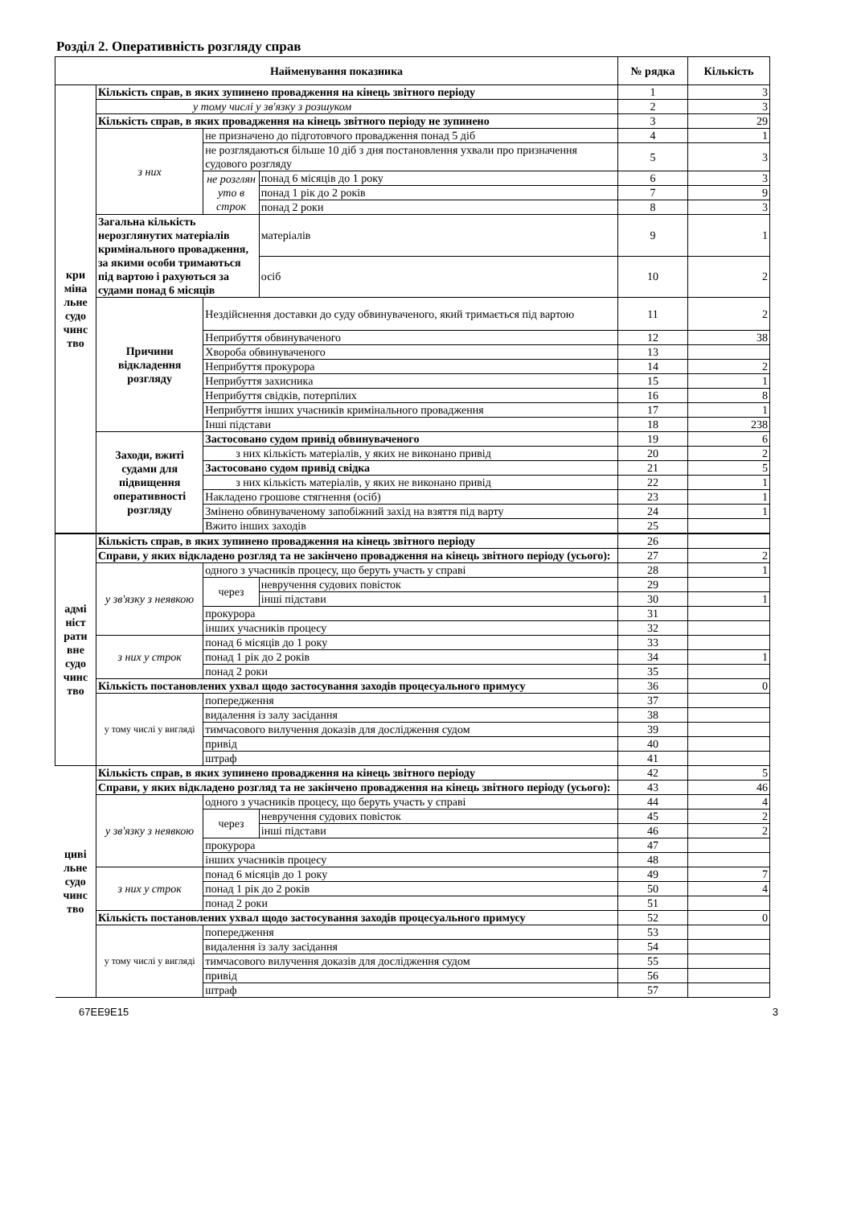Розділ 2. Оперативність розгляду справ
| Найменування показника | | | | № рядка | Кількість |
| --- | --- | --- | --- | --- | --- |
| кри міна льне судо чинс тво | Кількість справ, в яких зупинено провадження на кінець звітного періоду | | | 1 | 3 |
| | у тому числі у зв'язку з розшуком | | | 2 | 3 |
| | Кількість справ, в яких провадження на кінець звітного періоду не зупинено | | | 3 | 29 |
| | з них | не призначено до підготовчого провадження понад 5 діб | | 4 | 1 |
| | | не розглядаються більше 10 діб з дня постановлення ухвали про призначення судового розгляду | | 5 | 3 |
| | | не розглян уто в строк | понад 6 місяців до 1 року | 6 | 3 |
| | | | понад 1 рік до 2 років | 7 | 9 |
| | | | понад 2 роки | 8 | 3 |
| | Загальна кількість нерозглянутих матеріалів кримінального провадження, за якими особи тримаються під вартою і рахуються за судами понад 6 місяців | | матеріалів | 9 | 1 |
| | | | осіб | 10 | 2 |
| | Причини відкладення розгляду | Нездійснення доставки до суду обвинуваченого, який тримається під вартою | | 11 | 2 |
| | | Неприбуття обвинуваченого | | 12 | 38 |
| | | Хвороба обвинуваченого | | 13 | |
| | | Неприбуття прокурора | | 14 | 2 |
| | | Неприбуття захисника | | 15 | 1 |
| | | Неприбуття свідків, потерпілих | | 16 | 8 |
| | | Неприбуття інших учасників кримінального провадження | | 17 | 1 |
| | | Інші підстави | | 18 | 238 |
| | Заходи, вжиті судами для підвищення оперативності розгляду | Застосовано судом привід обвинуваченого | | 19 | 6 |
| | | з них кількість матеріалів, у яких не виконано привід | | 20 | 2 |
| | | Застосовано судом привід свідка | | 21 | 5 |
| | | з них кількість матеріалів, у яких не виконано привід | | 22 | 1 |
| | | Накладено грошове стягнення (осіб) | | 23 | 1 |
| | | Змінено обвинуваченому запобіжний захід на взяття під варту | | 24 | 1 |
| | | Вжито інших заходів | | 25 | |
| адмі ніст рати вне судо чинс тво | Кількість справ, в яких зупинено провадження на кінець звітного періоду | | | 26 | |
| | Справи, у яких відкладено розгляд та не закінчено провадження на кінець звітного періоду (усього): | | | 27 | 2 |
| | у зв'язку з неявкою | одного з учасників процесу, що беруть участь у справі | | 28 | 1 |
| | | через | невручення судових повісток | 29 | |
| | | | інші підстави | 30 | 1 |
| | | прокурора | | 31 | |
| | | інших учасників процесу | | 32 | |
| | з них у строк | понад 6 місяців до 1 року | | 33 | |
| | | понад 1 рік до 2 років | | 34 | 1 |
| | | понад 2 роки | | 35 | |
| | Кількість постановлених ухвал щодо застосування заходів процесуального примусу | | | 36 | 0 |
| | у тому числі у вигляді | попередження | | 37 | |
| | | видалення із залу засідання | | 38 | |
| | | тимчасового вилучення доказів для дослідження судом | | 39 | |
| | | привід | | 40 | |
| | | штраф | | 41 | |
| циві льне судо чинс тво | Кількість справ, в яких зупинено провадження на кінець звітного періоду | | | 42 | 5 |
| | Справи, у яких відкладено розгляд та не закінчено провадження на кінець звітного періоду (усього): | | | 43 | 46 |
| | у зв'язку з неявкою | одного з учасників процесу, що беруть участь у справі | | 44 | 4 |
| | | через | невручення судових повісток | 45 | 2 |
| | | | інші підстави | 46 | 2 |
| | | прокурора | | 47 | |
| | | інших учасників процесу | | 48 | |
| | з них у строк | понад 6 місяців до 1 року | | 49 | 7 |
| | | понад 1 рік до 2 років | | 50 | 4 |
| | | понад 2 роки | | 51 | |
| | Кількість постановлених ухвал щодо застосування заходів процесуального примусу | | | 52 | 0 |
| | у тому числі у вигляді | попередження | | 53 | |
| | | видалення із залу засідання | | 54 | |
| | | тимчасового вилучення доказів для дослідження судом | | 55 | |
| | | привід | | 56 | |
| | | штраф | | 57 | |
67EE9E15 3